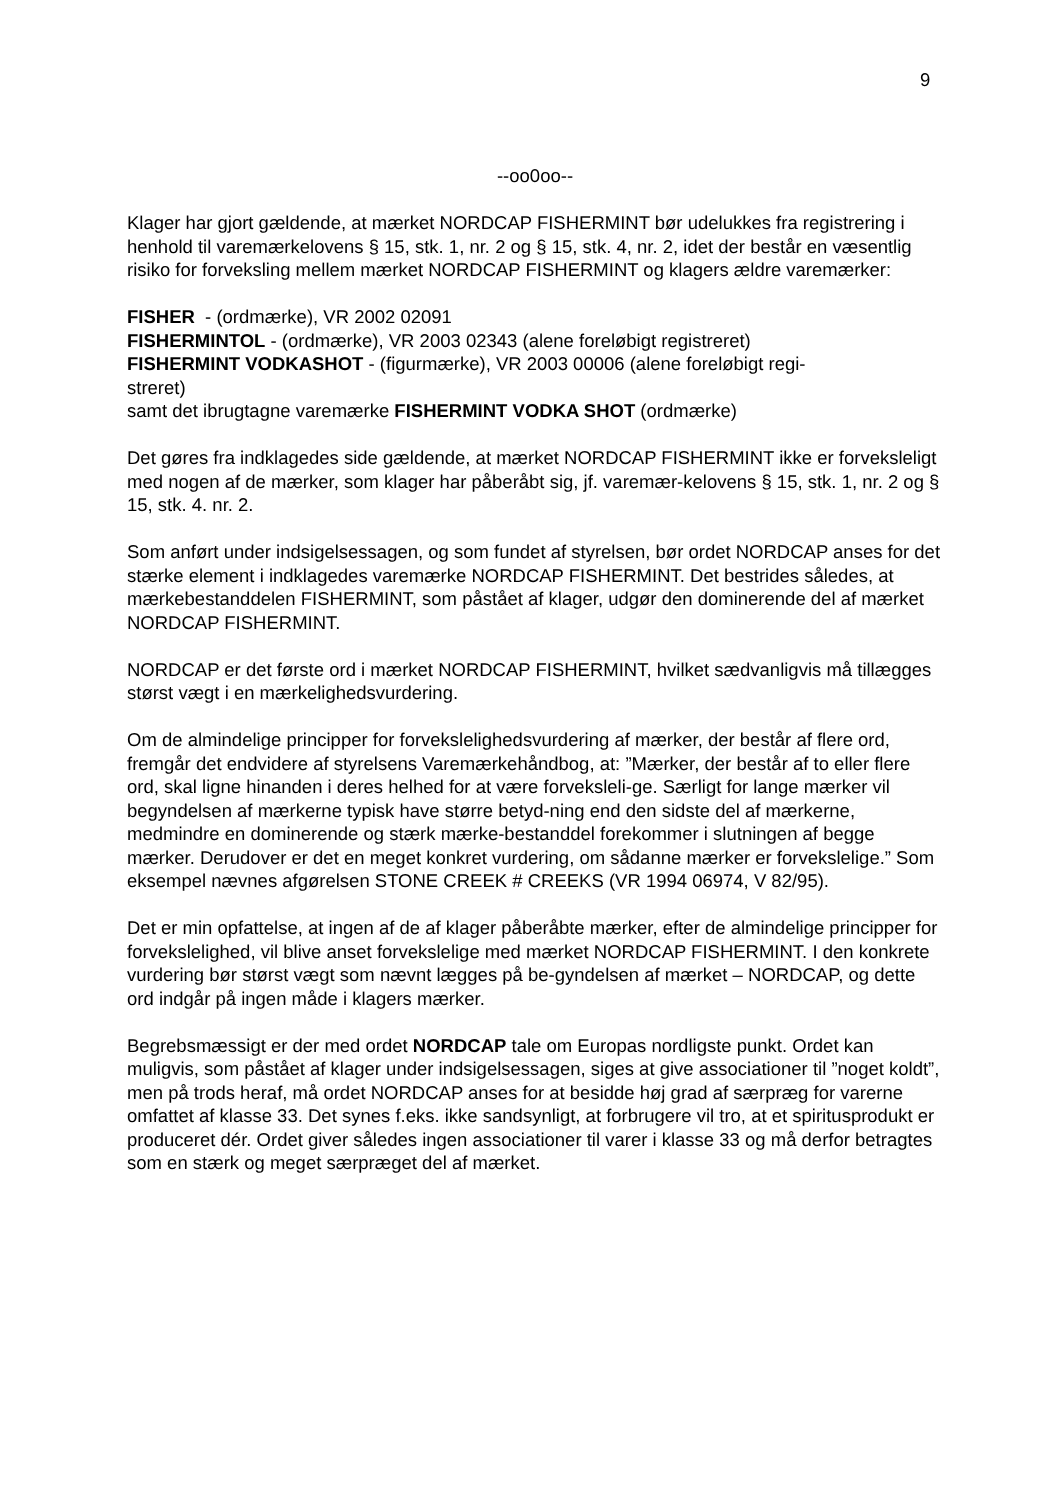9
--oo0oo--
Klager har gjort gældende, at mærket NORDCAP FISHERMINT bør udelukkes fra registrering i henhold til varemærkelovens § 15, stk. 1, nr. 2 og § 15, stk. 4, nr. 2, idet der består en væsentlig risiko for forveksling mellem mærket NORDCAP FISHERMINT og klagers ældre varemærker:
FISHER - (ordmærke), VR 2002 02091
FISHERMINTOL - (ordmærke), VR 2003 02343 (alene foreløbigt registreret)
FISHERMINT VODKASHOT - (figurmærke), VR 2003 00006 (alene foreløbigt regi-
streret)
samt det ibrugtagne varemærke FISHERMINT VODKA SHOT (ordmærke)
Det gøres fra indklagedes side gældende, at mærket NORDCAP FISHERMINT ikke er forveksleligt med nogen af de mærker, som klager har påberåbt sig, jf. varemær-kelovens § 15, stk. 1, nr. 2 og § 15, stk. 4. nr. 2.
Som anført under indsigelsessagen, og som fundet af styrelsen, bør ordet NORDCAP anses for det stærke element i indklagedes varemærke NORDCAP FISHERMINT. Det bestrides således, at mærkebestanddelen FISHERMINT, som påstået af klager, udgør den dominerende del af mærket NORDCAP FISHERMINT.
NORDCAP er det første ord i mærket NORDCAP FISHERMINT, hvilket sædvanligvis må tillægges størst vægt i en mærkelighedsvurdering.
Om de almindelige principper for forvekslelighedsvurdering af mærker, der består af flere ord, fremgår det endvidere af styrelsens Varemærkehåndbog, at: ”Mærker, der består af to eller flere ord, skal ligne hinanden i deres helhed for at være forveksleli-ge. Særligt for lange mærker vil begyndelsen af mærkerne typisk have større betyd-ning end den sidste del af mærkerne, medmindre en dominerende og stærk mærke-bestanddel forekommer i slutningen af begge mærker. Derudover er det en meget konkret vurdering, om sådanne mærker er forvekslelige.” Som eksempel nævnes afgørelsen STONE CREEK # CREEKS (VR 1994 06974, V 82/95).
Det er min opfattelse, at ingen af de af klager påberåbte mærker, efter de almindelige principper for forvekslelighed, vil blive anset forvekslelige med mærket NORDCAP FISHERMINT. I den konkrete vurdering bør størst vægt som nævnt lægges på be-gyndelsen af mærket – NORDCAP, og dette ord indgår på ingen måde i klagers mærker.
Begrebsmæssigt er der med ordet NORDCAP tale om Europas nordligste punkt. Ordet kan muligvis, som påstået af klager under indsigelsessagen, siges at give associationer til ”noget koldt”, men på trods heraf, må ordet NORDCAP anses for at besidde høj grad af særpræg for varerne omfattet af klasse 33. Det synes f.eks. ikke sandsynligt, at forbrugere vil tro, at et spiritusprodukt er produceret dér. Ordet giver således ingen associationer til varer i klasse 33 og må derfor betragtes som en stærk og meget særpræget del af mærket.